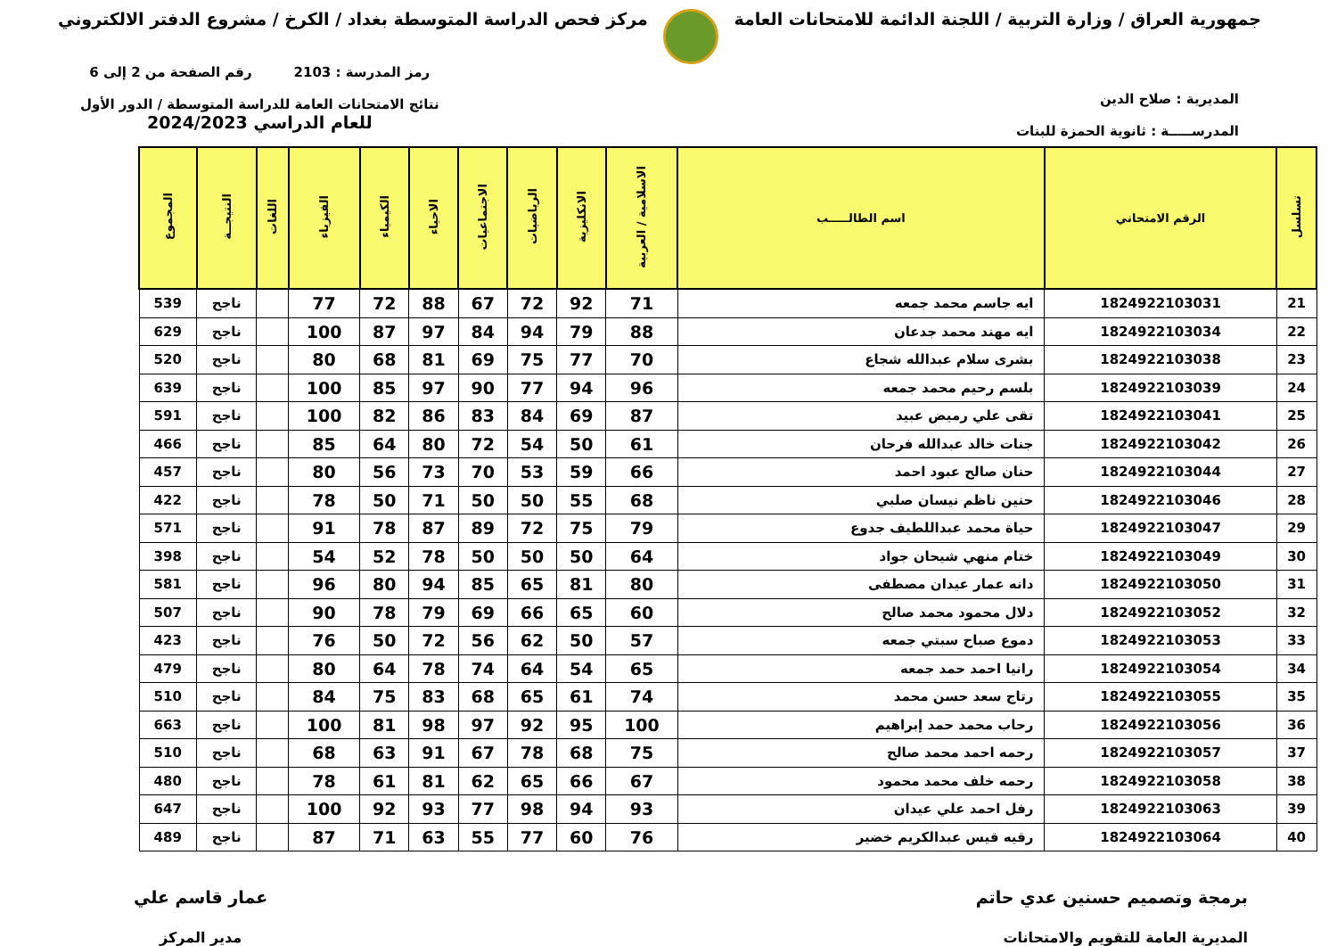جمهورية العراق / وزارة التربية / اللجنة الدائمة للامتحانات العامة
مركز فحص الدراسة المتوسطة بغداد / الكرخ / مشروع الدفتر الالكتروني
المديرية : صلاح الدين
المدرســـــة : ثانوية الحمزة للبنات
رمز المدرسة : 2103 رقم الصفحة من 2 إلى 6
نتائج الامتحانات العامة للدراسة المتوسطة / الدور الأول
للعام الدراسي 2024/2023
| تسلسل | الرقم الامتحاني | اسم الطالـــــب | الاسلامية / العربية | الانكليزية | الرياضيات | الاجتماعيات | الاحياء | الكيمياء | الفيزياء | اللغات | النتيجــة | المجموع |
| --- | --- | --- | --- | --- | --- | --- | --- | --- | --- | --- | --- | --- |
| 21 | 1824922103031 | ايه جاسم محمد جمعه | 71 | 92 | 72 | 67 | 88 | 72 | 77 | | ناجح | 539 |
| 22 | 1824922103034 | ايه مهند محمد جدعان | 88 | 79 | 94 | 84 | 97 | 87 | 100 | | ناجح | 629 |
| 23 | 1824922103038 | بشرى سلام عبدالله شجاع | 70 | 77 | 75 | 69 | 81 | 68 | 80 | | ناجح | 520 |
| 24 | 1824922103039 | بلسم رحيم محمد جمعه | 96 | 94 | 77 | 90 | 97 | 85 | 100 | | ناجح | 639 |
| 25 | 1824922103041 | تقى علي رميض عبيد | 87 | 69 | 84 | 83 | 86 | 82 | 100 | | ناجح | 591 |
| 26 | 1824922103042 | جنات خالد عبدالله فرحان | 61 | 50 | 54 | 72 | 80 | 64 | 85 | | ناجح | 466 |
| 27 | 1824922103044 | حنان صالح عبود احمد | 66 | 59 | 53 | 70 | 73 | 56 | 80 | | ناجح | 457 |
| 28 | 1824922103046 | حنين ناظم نيسان صلبي | 68 | 55 | 50 | 50 | 71 | 50 | 78 | | ناجح | 422 |
| 29 | 1824922103047 | حياة محمد عبداللطيف جدوع | 79 | 75 | 72 | 89 | 87 | 78 | 91 | | ناجح | 571 |
| 30 | 1824922103049 | ختام منهي شيحان جواد | 64 | 50 | 50 | 50 | 78 | 52 | 54 | | ناجح | 398 |
| 31 | 1824922103050 | دانه عمار عيدان مصطفى | 80 | 81 | 65 | 85 | 94 | 80 | 96 | | ناجح | 581 |
| 32 | 1824922103052 | دلال محمود محمد صالح | 60 | 65 | 66 | 69 | 79 | 78 | 90 | | ناجح | 507 |
| 33 | 1824922103053 | دموع صباح سبتي جمعه | 57 | 50 | 62 | 56 | 72 | 50 | 76 | | ناجح | 423 |
| 34 | 1824922103054 | رانيا احمد حمد جمعه | 65 | 54 | 64 | 74 | 78 | 64 | 80 | | ناجح | 479 |
| 35 | 1824922103055 | رتاج سعد حسن محمد | 74 | 61 | 65 | 68 | 83 | 75 | 84 | | ناجح | 510 |
| 36 | 1824922103056 | رحاب محمد حمد إبراهيم | 100 | 95 | 92 | 97 | 98 | 81 | 100 | | ناجح | 663 |
| 37 | 1824922103057 | رحمه احمد محمد صالح | 75 | 68 | 78 | 67 | 91 | 63 | 68 | | ناجح | 510 |
| 38 | 1824922103058 | رحمه خلف محمد محمود | 67 | 66 | 65 | 62 | 81 | 61 | 78 | | ناجح | 480 |
| 39 | 1824922103063 | رفل احمد علي عيدان | 93 | 94 | 98 | 77 | 93 | 92 | 100 | | ناجح | 647 |
| 40 | 1824922103064 | رقيه قيس عبدالكريم خضير | 76 | 60 | 77 | 55 | 63 | 71 | 87 | | ناجح | 489 |
برمجة وتصميم حسنين عدي حاتم
المديرية العامة للتقويم والامتحانات
عمار قاسم علي
مدير المركز